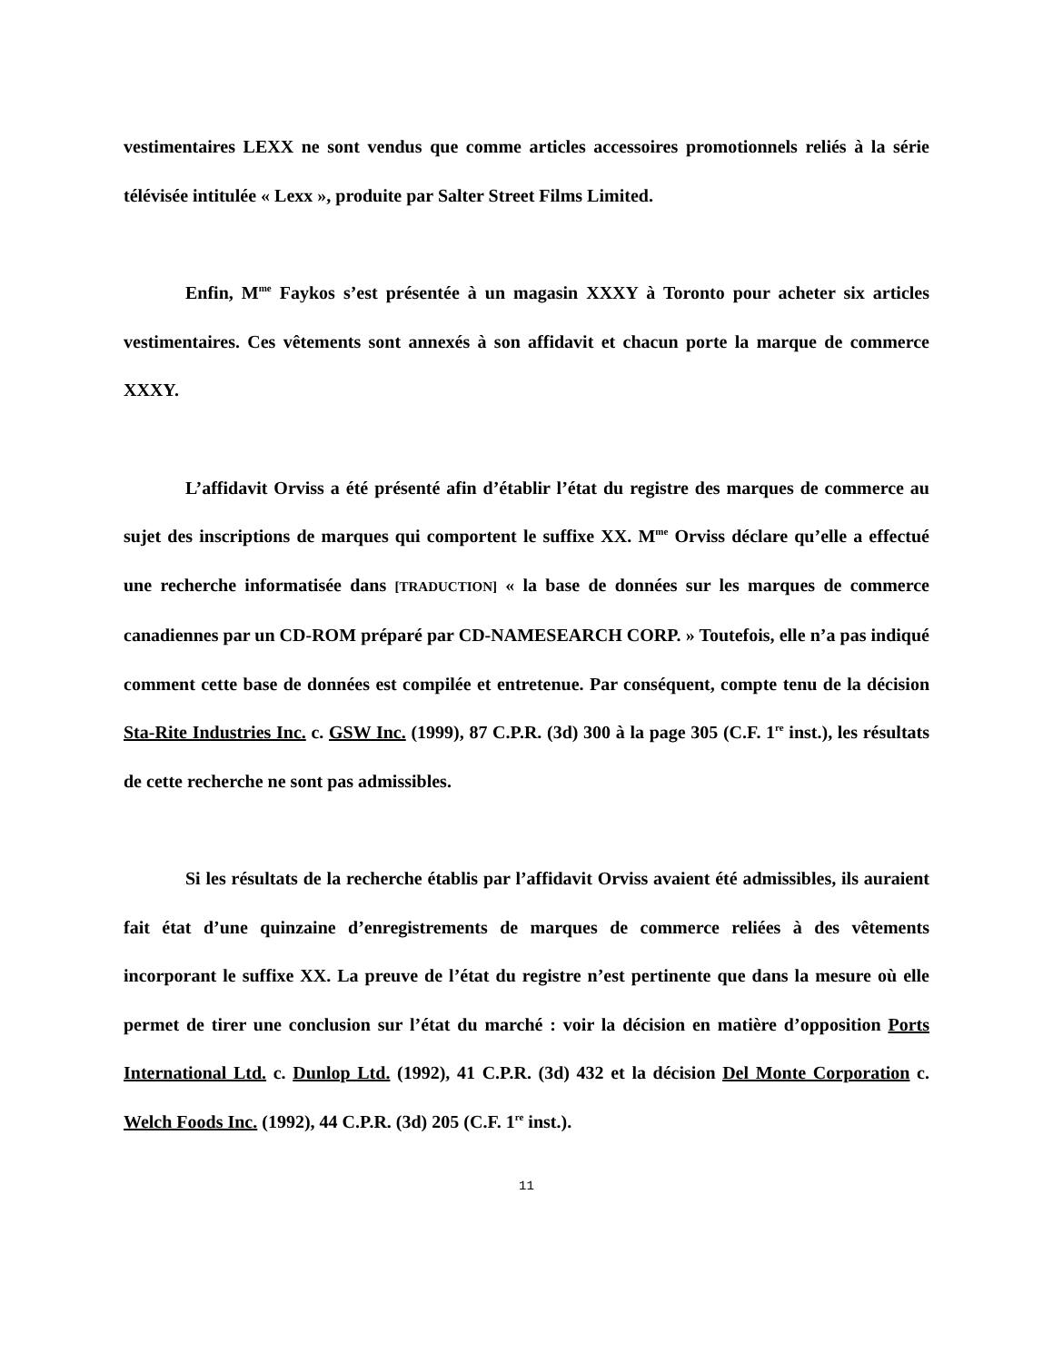vestimentaires LEXX ne sont vendus que comme articles accessoires promotionnels reliés à la série télévisée intitulée « Lexx », produite par Salter Street Films Limited.
Enfin, M<sup>me</sup> Faykos s’est présentée à un magasin XXXY à Toronto pour acheter six articles vestimentaires. Ces vêtements sont annexés à son affidavit et chacun porte la marque de commerce XXXY.
L’affidavit Orviss a été présenté afin d’établir l’état du registre des marques de commerce au sujet des inscriptions de marques qui comportent le suffixe XX. M<sup>me</sup> Orviss déclare qu’elle a effectué une recherche informatisée dans [TRADUCTION] « la base de données sur les marques de commerce canadiennes par un CD-ROM préparé par CD-NAMESEARCH CORP. » Toutefois, elle n’a pas indiqué comment cette base de données est compilée et entretenue. Par conséquent, compte tenu de la décision Sta-Rite Industries Inc. c. GSW Inc. (1999), 87 C.P.R. (3d) 300 à la page 305 (C.F. 1<sup>re</sup> inst.), les résultats de cette recherche ne sont pas admissibles.
Si les résultats de la recherche établis par l’affidavit Orviss avaient été admissibles, ils auraient fait état d’une quinzaine d’enregistrements de marques de commerce reliées à des vêtements incorporant le suffixe XX. La preuve de l’état du registre n’est pertinente que dans la mesure où elle permet de tirer une conclusion sur l’état du marché : voir la décision en matière d’opposition Ports International Ltd. c. Dunlop Ltd. (1992), 41 C.P.R. (3d) 432 et la décision Del Monte Corporation c. Welch Foods Inc. (1992), 44 C.P.R. (3d) 205 (C.F. 1<sup>re</sup> inst.).
11